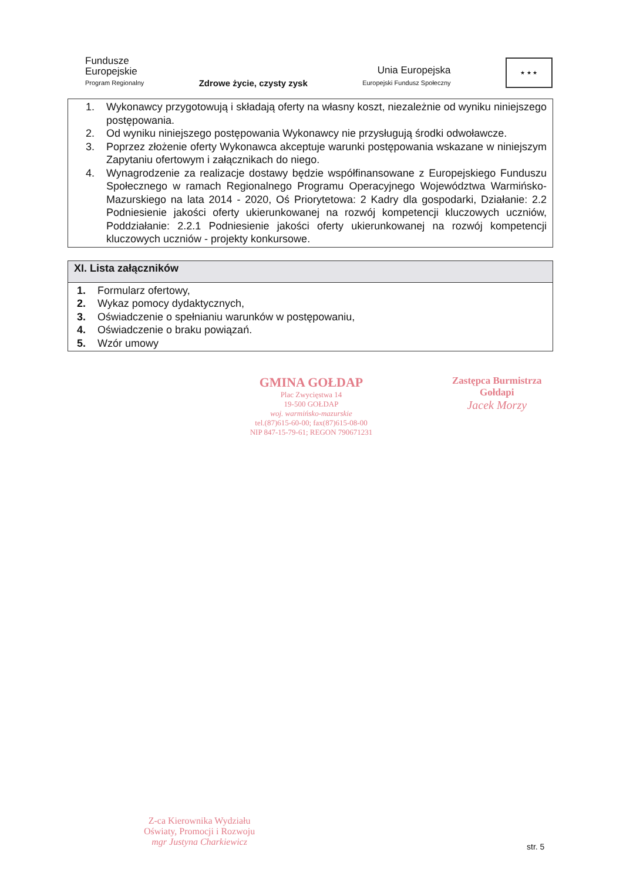Fundusze
Europejskie
Program Regionalny
Zdrowe życie, czysty zysk
Unia Europejska
Europejski Fundusz Społeczny
★ ★ ★
1. Wykonawcy przygotowują i składają oferty na własny koszt, niezależnie od wyniku niniejszego postępowania.
2. Od wyniku niniejszego postępowania Wykonawcy nie przysługują środki odwoławcze.
3. Poprzez złożenie oferty Wykonawca akceptuje warunki postępowania wskazane w niniejszym Zapytaniu ofertowym i załącznikach do niego.
4. Wynagrodzenie za realizacje dostawy będzie współfinansowane z Europejskiego Funduszu Społecznego w ramach Regionalnego Programu Operacyjnego Województwa Warmińsko-Mazurskiego na lata 2014 - 2020, Oś Priorytetowa: 2 Kadry dla gospodarki, Działanie: 2.2 Podniesienie jakości oferty ukierunkowanej na rozwój kompetencji kluczowych uczniów, Poddziałanie: 2.2.1 Podniesienie jakości oferty ukierunkowanej na rozwój kompetencji kluczowych uczniów - projekty konkursowe.
XI. Lista załączników
1. Formularz ofertowy,
2. Wykaz pomocy dydaktycznych,
3. Oświadczenie o spełnianiu warunków w postępowaniu,
4. Oświadczenie o braku powiązań.
5. Wzór umowy
GMINA GOŁDAP
Plac Zwycięstwa 14
19-500 GOŁDAP
woj. warmińsko-mazurskie
tel.(87)615-60-00; fax(87)615-08-00
NIP 847-15-79-61; REGON 790671231
Zastępca Burmistrza
Gołdapi
Jacek Morzy
Z-ca Kierownika Wydziału
Oświaty, Promocji i Rozwoju
mgr Justyna Charkiewicz
str. 5